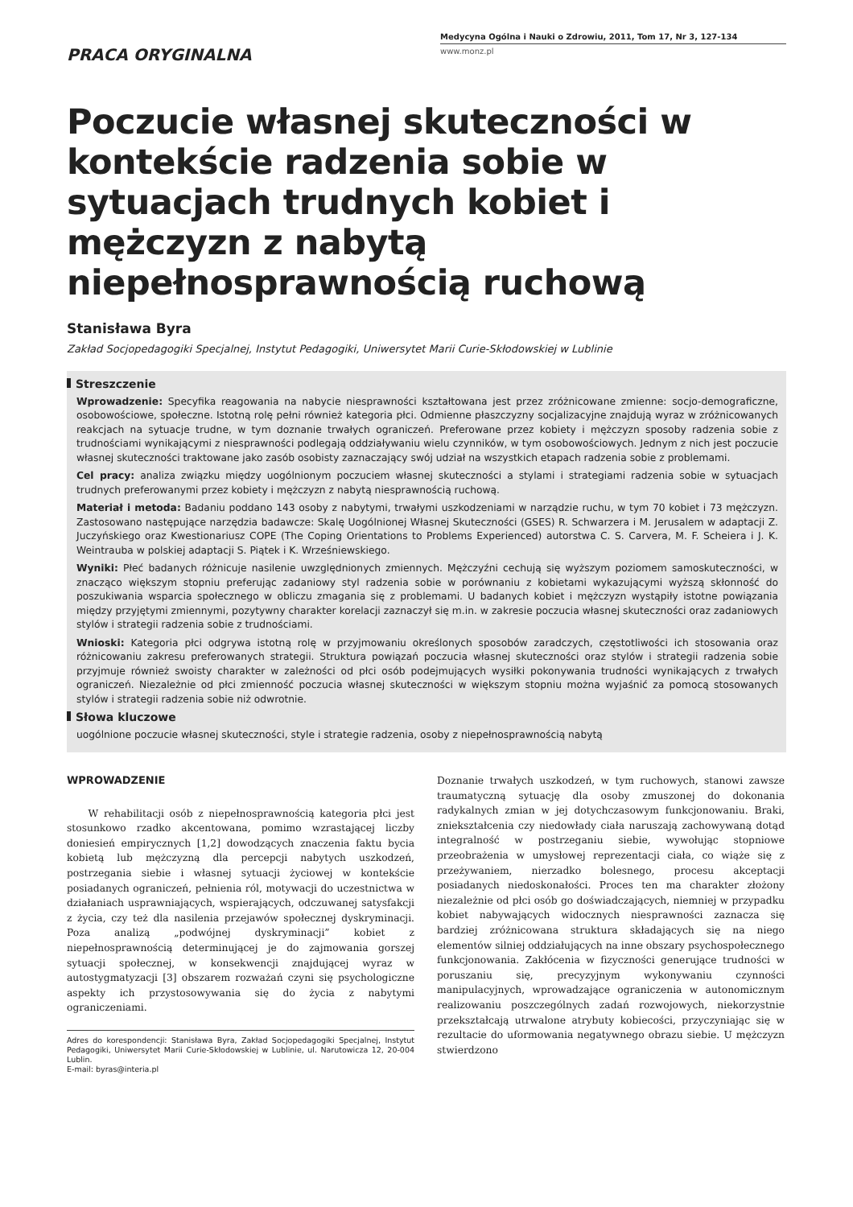PRACA ORYGINALNA
Medycyna Ogólna i Nauki o Zdrowiu, 2011, Tom 17, Nr 3, 127-134
www.monz.pl
Poczucie własnej skuteczności w kontekście radzenia sobie w sytuacjach trudnych kobiet i mężczyzn z nabytą niepełnosprawnością ruchową
Stanisława Byra
Zakład Socjopedagogiki Specjalnej, Instytut Pedagogiki, Uniwersytet Marii Curie-Skłodowskiej w Lublinie
Streszczenie
Wprowadzenie: Specyfika reagowania na nabycie niesprawności kształtowana jest przez zróżnicowane zmienne: socjo-demograficzne, osobowościowe, społeczne. Istotną rolę pełni również kategoria płci. Odmienne płaszczyzny socjalizacyjne znajdują wyraz w zróżnicowanych reakcjach na sytuacje trudne, w tym doznanie trwałych ograniczeń. Preferowane przez kobiety i mężczyzn sposoby radzenia sobie z trudnościami wynikającymi z niesprawności podlegają oddziaływaniu wielu czynników, w tym osobowościowych. Jednym z nich jest poczucie własnej skuteczności traktowane jako zasób osobisty zaznaczający swój udział na wszystkich etapach radzenia sobie z problemami.
Cel pracy: analiza związku między uogólnionym poczuciem własnej skuteczności a stylami i strategiami radzenia sobie w sytuacjach trudnych preferowanymi przez kobiety i mężczyzn z nabytą niesprawnością ruchową.
Materiał i metoda: Badaniu poddano 143 osoby z nabytymi, trwałymi uszkodzeniami w narządzie ruchu, w tym 70 kobiet i 73 mężczyzn. Zastosowano następujące narzędzia badawcze: Skalę Uogólnionej Własnej Skuteczności (GSES) R. Schwarzera i M. Jerusalem w adaptacji Z. Juczyńskiego oraz Kwestionariusz COPE (The Coping Orientations to Problems Experienced) autorstwa C. S. Carvera, M. F. Scheiera i J. K. Weintrauba w polskiej adaptacji S. Piątek i K. Wrześniewskiego.
Wyniki: Płeć badanych różnicuje nasilenie uwzględnionych zmiennych. Mężczyźni cechują się wyższym poziomem samoskuteczności, w znacząco większym stopniu preferując zadaniowy styl radzenia sobie w porównaniu z kobietami wykazującymi wyższą skłonność do poszukiwania wsparcia społecznego w obliczu zmagania się z problemami. U badanych kobiet i mężczyzn wystąpiły istotne powiązania między przyjętymi zmiennymi, pozytywny charakter korelacji zaznaczył się m.in. w zakresie poczucia własnej skuteczności oraz zadaniowych stylów i strategii radzenia sobie z trudnościami.
Wnioski: Kategoria płci odgrywa istotną rolę w przyjmowaniu określonych sposobów zaradczych, częstotliwości ich stosowania oraz różnicowaniu zakresu preferowanych strategii. Struktura powiązań poczucia własnej skuteczności oraz stylów i strategii radzenia sobie przyjmuje również swoisty charakter w zależności od płci osób podejmujących wysiłki pokonywania trudności wynikających z trwałych ograniczeń. Niezależnie od płci zmienność poczucia własnej skuteczności w większym stopniu można wyjaśnić za pomocą stosowanych stylów i strategii radzenia sobie niż odwrotnie.
Słowa kluczowe
uogólnione poczucie własnej skuteczności, style i strategie radzenia, osoby z niepełnosprawnością nabytą
WPROWADZENIE
W rehabilitacji osób z niepełnosprawnością kategoria płci jest stosunkowo rzadko akcentowana, pomimo wzrastającej liczby doniesień empirycznych [1,2] dowodzących znaczenia faktu bycia kobietą lub mężczyzną dla percepcji nabytych uszkodzeń, postrzegania siebie i własnej sytuacji życiowej w kontekście posiadanych ograniczeń, pełnienia ról, motywacji do uczestnictwa w działaniach usprawniających, wspierających, odczuwanej satysfakcji z życia, czy też dla nasilenia przejawów społecznej dyskryminacji. Poza analizą „podwójnej dyskryminacji” kobiet z niepełnosprawnością determinującej je do zajmowania gorszej sytuacji społecznej, w konsekwencji znajdującej wyraz w autostygmatyzacji [3] obszarem rozważań czyni się psychologiczne aspekty ich przystosowywania się do życia z nabytymi ograniczeniami.
Adres do korespondencji: Stanisława Byra, Zakład Socjopedagogiki Specjalnej, Instytut Pedagogiki, Uniwersytet Marii Curie-Skłodowskiej w Lublinie, ul. Narutowicza 12, 20-004 Lublin.
E-mail: byras@interia.pl
Doznanie trwałych uszkodzeń, w tym ruchowych, stanowi zawsze traumatyczną sytuację dla osoby zmuszonej do dokonania radykalnych zmian w jej dotychczasowym funkcjonowaniu. Braki, zniekształcenia czy niedowłady ciała naruszają zachowywaną dotąd integralność w postrzeganiu siebie, wywołując stopniowe przeobrażenia w umysłowej reprezentacji ciała, co wiąże się z przeżywaniem, nierzadko bolesnego, procesu akceptacji posiadanych niedoskonałości. Proces ten ma charakter złożony niezależnie od płci osób go doświadczających, niemniej w przypadku kobiet nabywających widocznych niesprawności zaznacza się bardziej zróżnicowana struktura składających się na niego elementów silniej oddziałujących na inne obszary psychospołecznego funkcjonowania. Zakłócenia w fizyczności generujące trudności w poruszaniu się, precyzyjnym wykonywaniu czynności manipulacyjnych, wprowadzające ograniczenia w autonomicznym realizowaniu poszczególnych zadań rozwojowych, niekorzystnie przekształcają utrwalone atrybuty kobiecości, przyczyniając się w rezultacie do uformowania negatywnego obrazu siebie. U mężczyzn stwierdzono